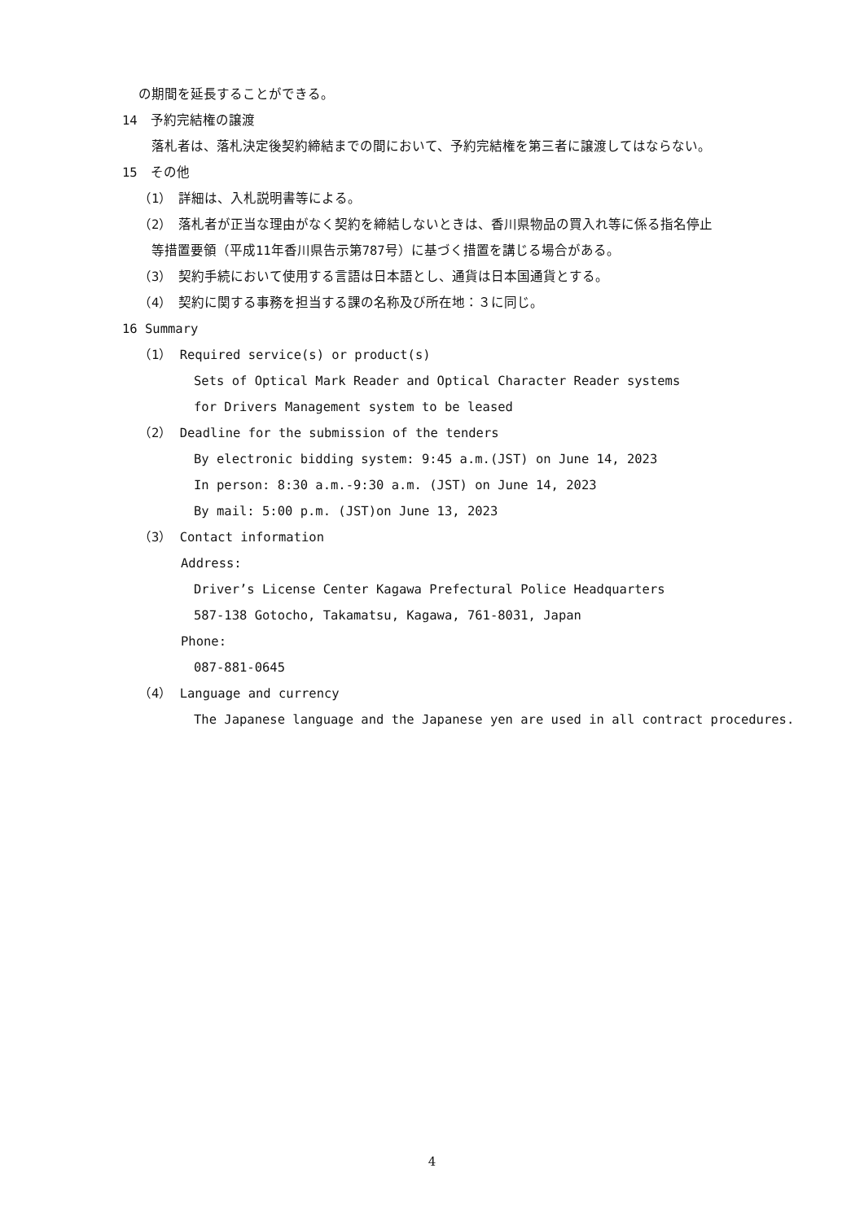の期間を延長することができる。
14　予約完結権の譲渡
落札者は、落札決定後契約締結までの間において、予約完結権を第三者に譲渡してはならない。
15　その他
（1）　詳細は、入札説明書等による。
（2）　落札者が正当な理由がなく契約を締結しないときは、香川県物品の買入れ等に係る指名停止
等措置要領（平成11年香川県告示第787号）に基づく措置を講じる場合がある。
（3）　契約手続において使用する言語は日本語とし、通貨は日本国通貨とする。
（4）　契約に関する事務を担当する課の名称及び所在地：３に同じ。
16 Summary
（1） Required service(s) or product(s)
Sets of Optical Mark Reader and Optical Character Reader systems
for Drivers Management system to be leased
（2） Deadline for the submission of the tenders
By electronic bidding system: 9:45 a.m.(JST) on June 14, 2023
In person: 8:30 a.m.-9:30 a.m. (JST) on June 14, 2023
By mail: 5:00 p.m. (JST)on June 13, 2023
（3） Contact information
Address:
Driver’s License Center Kagawa Prefectural Police Headquarters
587-138 Gotocho, Takamatsu, Kagawa, 761-8031, Japan
Phone:
087-881-0645
（4） Language and currency
The Japanese language and the Japanese yen are used in all contract procedures.
4